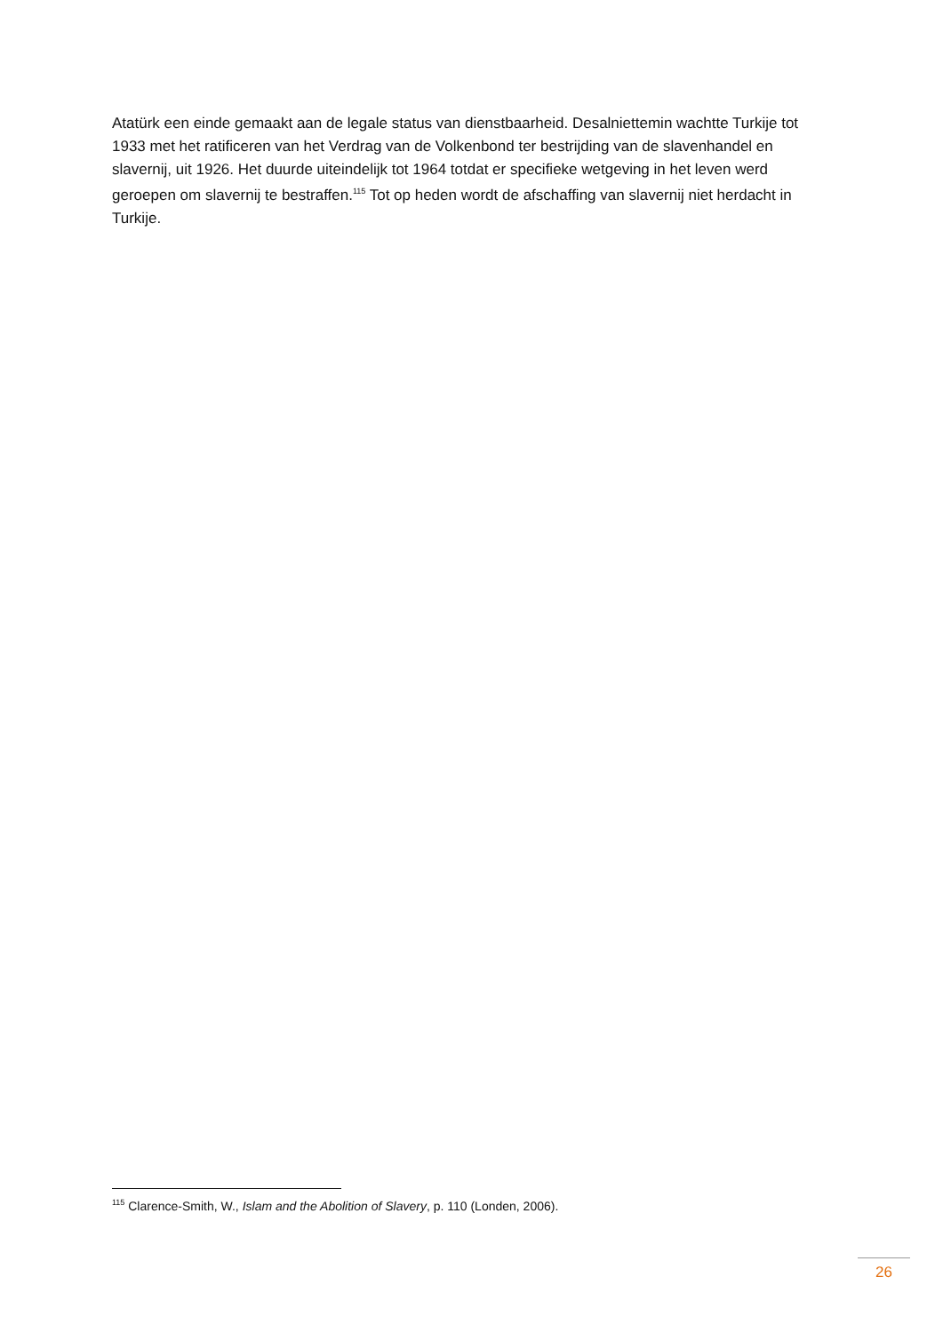Atatürk een einde gemaakt aan de legale status van dienstbaarheid. Desalniettemin wachtte Turkije tot 1933 met het ratificeren van het Verdrag van de Volkenbond ter bestrijding van de slavenhandel en slavernij, uit 1926. Het duurde uiteindelijk tot 1964 totdat er specifieke wetgeving in het leven werd geroepen om slavernij te bestraffen.<sup>115</sup> Tot op heden wordt de afschaffing van slavernij niet herdacht in Turkije.
<sup>115</sup> Clarence-Smith, W., Islam and the Abolition of Slavery, p. 110 (Londen, 2006).
26